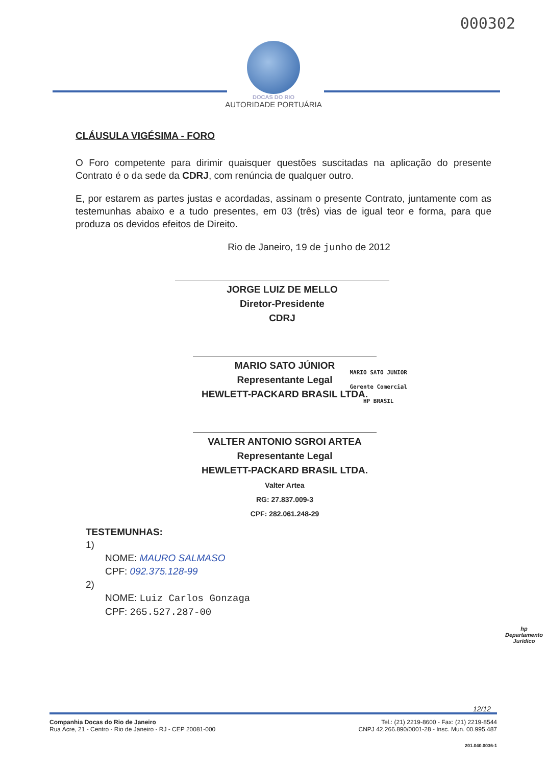000302
DOCAS DO RIO
AUTORIDADE PORTUÁRIA
CLÁUSULA VIGÉSIMA - FORO
O Foro competente para dirimir quaisquer questões suscitadas na aplicação do presente Contrato é o da sede da CDRJ, com renúncia de qualquer outro.
E, por estarem as partes justas e acordadas, assinam o presente Contrato, juntamente com as testemunhas abaixo e a tudo presentes, em 03 (três) vias de igual teor e forma, para que produza os devidos efeitos de Direito.
Rio de Janeiro, 19 de junho de 2012
JORGE LUIZ DE MELLO
Diretor-Presidente
CDRJ
MARIO SATO JÚNIOR
Representante Legal
HEWLETT-PACKARD BRASIL LTDA. MARIO SATO JUNIOR
Gerente Comercial
HP BRASIL
VALTER ANTONIO SGROI ARTEA
Representante Legal
HEWLETT-PACKARD BRASIL LTDA.
Valter Artea
RG: 27.837.009-3
CPF: 282.061.248-29
TESTEMUNHAS:
1)
NOME: MAURO SALMASO
CPF: 092.375.128-99
2)
NOME: Luiz Carlos Gonzaga
CPF: 265.527.287-00
hp
Departamento
Jurídico
12/12
Companhia Docas do Rio de Janeiro
Rua Acre, 21 - Centro - Rio de Janeiro - RJ - CEP 20081-000
Tel.: (21) 2219-8600 - Fax: (21) 2219-8544
CNPJ 42.266.890/0001-28 - Insc. Mun. 00.995.487
201.040.0036-1